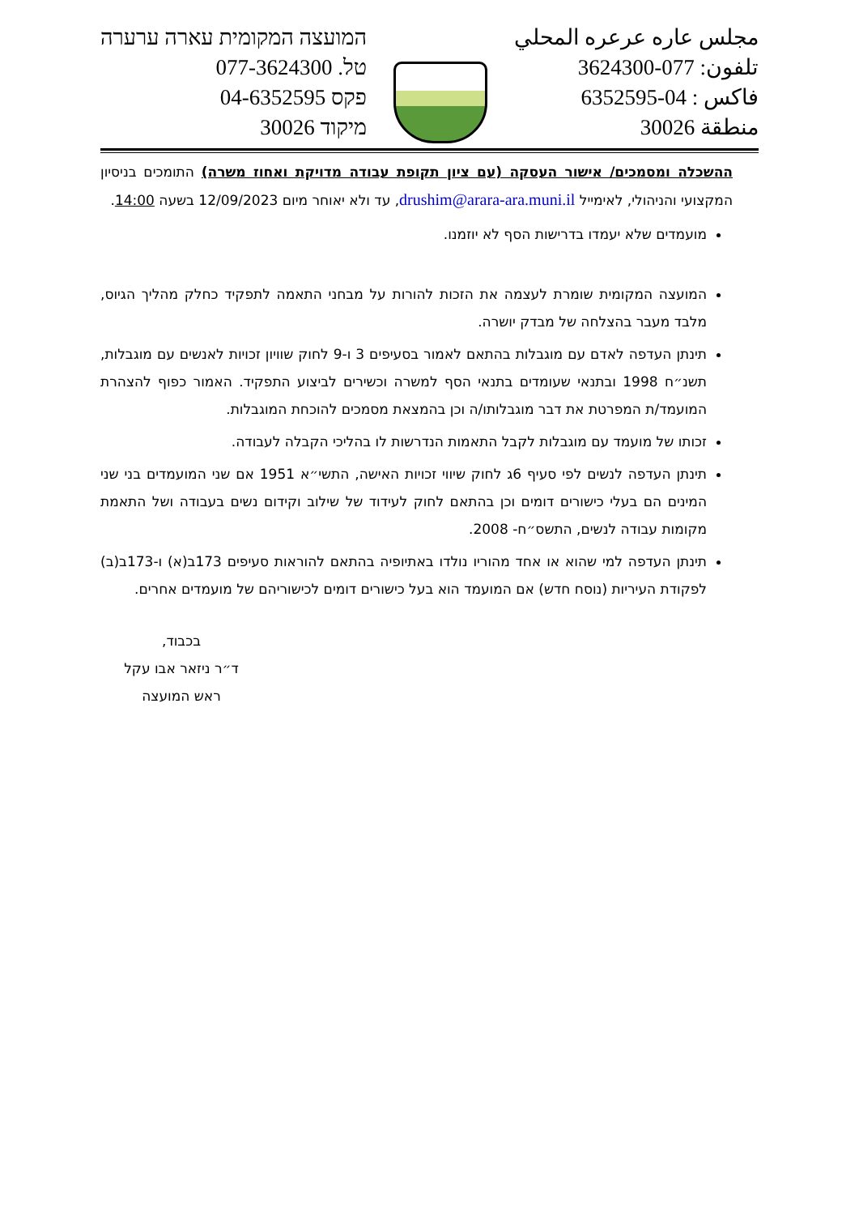המועצה המקומית עארה ערערה
טל. 077-3624300
פקס 04-6352595
מיקוד 30026
مجلس عاره عرعره المحلي
تلفون: 077-3624300
فاكس : 04-6352595
منطقة 30026
ההשכלה ומסמכים/ אישור העסקה (עם ציון תקופת עבודה מדויקת ואחוז משרה) התומכים בניסיון המקצועי והניהולי, לאימייל drushim@arara-ara.muni.il, עד ולא יאוחר מיום 12/09/2023 בשעה 14:00.
מועמדים שלא יעמדו בדרישות הסף לא יוזמנו.
המועצה המקומית שומרת לעצמה את הזכות להורות על מבחני התאמה לתפקיד כחלק מהליך הגיוס, מלבד מעבר בהצלחה של מבדק יושרה.
תינתן העדפה לאדם עם מוגבלות בהתאם לאמור בסעיפים 3 ו-9 לחוק שוויון זכויות לאנשים עם מוגבלות, תשנ״ח 1998 ובתנאי שעומדים בתנאי הסף למשרה וכשירים לביצוע התפקיד. האמור כפוף להצהרת המועמד/ת המפרטת את דבר מוגבלותו/ה וכן בהמצאת מסמכים להוכחת המוגבלות.
זכותו של מועמד עם מוגבלות לקבל התאמות הנדרשות לו בהליכי הקבלה לעבודה.
תינתן העדפה לנשים לפי סעיף 6ג לחוק שיווי זכויות האישה, התשי״א 1951 אם שני המועמדים בני שני המינים הם בעלי כישורים דומים וכן בהתאם לחוק לעידוד של שילוב וקידום נשים בעבודה ושל התאמת מקומות עבודה לנשים, התשס״ח- 2008.
תינתן העדפה למי שהוא או אחד מהוריו נולדו באתיופיה בהתאם להוראות סעיפים 173ב(א) ו-173ב(ב) לפקודת העיריות (נוסח חדש) אם המועמד הוא בעל כישורים דומים לכישוריהם של מועמדים אחרים.
בכבוד,
ד״ר ניזאר אבו עקל
ראש המועצה